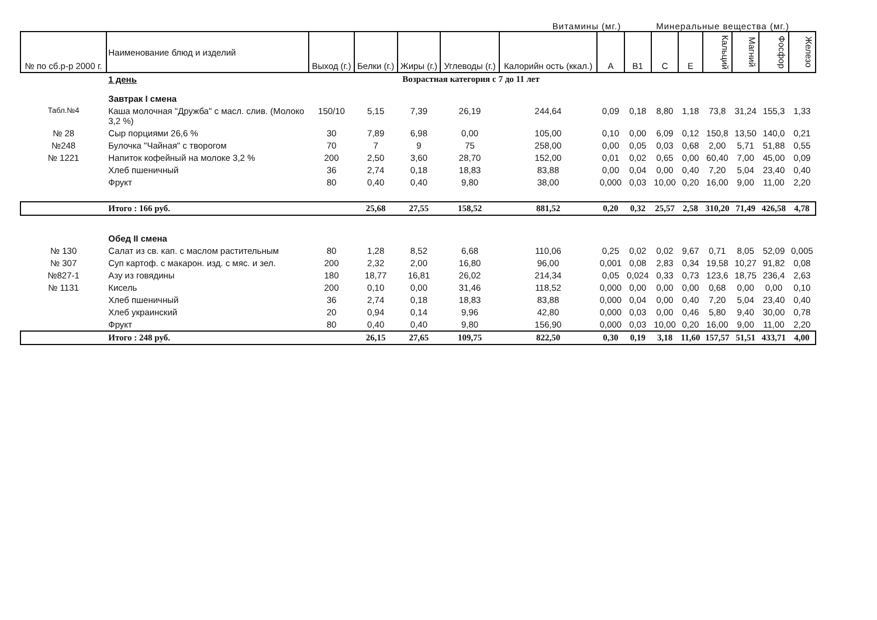Витамины (мг.) Минеральные вещества (мг.)
| № по сб.р-р 2000 г. | Наименование блюд и изделий | Выход (г.) | Белки (г.) | Жиры (г.) | Углеводы (г.) | Калорийн ость (ккал.) | А | В1 | С | Е | Кальций | Магний | Фосфор | Железо |
| --- | --- | --- | --- | --- | --- | --- | --- | --- | --- | --- | --- | --- | --- | --- |
| | 1 день | Возрастная категория с 7 до 11 лет | | | | | | | | | | | | |
| | Завтрак I смена | | | | | | | | | | | | | |
| Табл.№4 | Каша молочная "Дружба" с масл. слив. (Молоко 3,2 %) | 150/10 | 5,15 | 7,39 | 26,19 | 244,64 | 0,09 | 0,18 | 8,80 | 1,18 | 73,8 | 31,24 | 155,3 | 1,33 |
| № 28 | Сыр порциями 26,6 % | 30 | 7,89 | 6,98 | 0,00 | 105,00 | 0,10 | 0,00 | 6,09 | 0,12 | 150,8 | 13,50 | 140,0 | 0,21 |
| №248 | Булочка "Чайная" с творогом | 70 | 7 | 9 | 75 | 258,00 | 0,00 | 0,05 | 0,03 | 0,68 | 2,00 | 5,71 | 51,88 | 0,55 |
| № 1221 | Напиток кофейный на молоке 3,2 % | 200 | 2,50 | 3,60 | 28,70 | 152,00 | 0,01 | 0,02 | 0,65 | 0,00 | 60,40 | 7,00 | 45,00 | 0,09 |
| | Хлеб пшеничный | 36 | 2,74 | 0,18 | 18,83 | 83,88 | 0,00 | 0,04 | 0,00 | 0,40 | 7,20 | 5,04 | 23,40 | 0,40 |
| | Фрукт | 80 | 0,40 | 0,40 | 9,80 | 38,00 | 0,000 | 0,03 | 10,00 | 0,20 | 16,00 | 9,00 | 11,00 | 2,20 |
| | Итого : 166 руб. | | 25,68 | 27,55 | 158,52 | 881,52 | 0,20 | 0,32 | 25,57 | 2,58 | 310,20 | 71,49 | 426,58 | 4,78 |
| | Обед II смена | | | | | | | | | | | | | |
| № 130 | Салат из св. кап. с маслом растительным | 80 | 1,28 | 8,52 | 6,68 | 110,06 | 0,25 | 0,02 | 0,02 | 9,67 | 0,71 | 8,05 | 52,09 | 0,005 |
| № 307 | Суп картоф. с макарон. изд. с мяс. и зел. | 200 | 2,32 | 2,00 | 16,80 | 96,00 | 0,001 | 0,08 | 2,83 | 0,34 | 19,58 | 10,27 | 91,82 | 0,08 |
| №827-1 | Азу из говядины | 180 | 18,77 | 16,81 | 26,02 | 214,34 | 0,05 | 0,024 | 0,33 | 0,73 | 123,6 | 18,75 | 236,4 | 2,63 |
| № 1131 | Кисель | 200 | 0,10 | 0,00 | 31,46 | 118,52 | 0,000 | 0,00 | 0,00 | 0,00 | 0,68 | 0,00 | 0,00 | 0,10 |
| | Хлеб пшеничный | 36 | 2,74 | 0,18 | 18,83 | 83,88 | 0,000 | 0,04 | 0,00 | 0,40 | 7,20 | 5,04 | 23,40 | 0,40 |
| | Хлеб украинский | 20 | 0,94 | 0,14 | 9,96 | 42,80 | 0,000 | 0,03 | 0,00 | 0,46 | 5,80 | 9,40 | 30,00 | 0,78 |
| | Фрукт | 80 | 0,40 | 0,40 | 9,80 | 156,90 | 0,000 | 0,03 | 10,00 | 0,20 | 16,00 | 9,00 | 11,00 | 2,20 |
| | Итого : 248 руб. | | 26,15 | 27,65 | 109,75 | 822,50 | 0,30 | 0,19 | 3,18 | 11,60 | 157,57 | 51,51 | 433,71 | 4,00 |